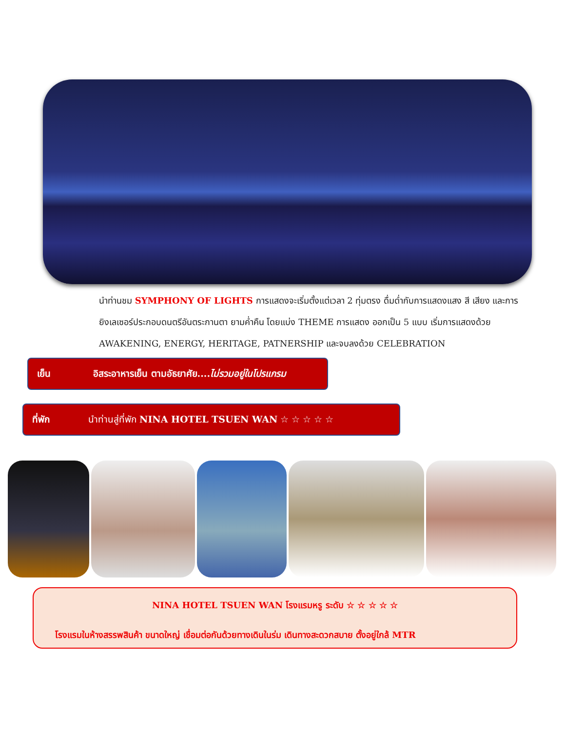นำท่านชม SYMPHONY OF LIGHTS การแสดงจะเริ่มตั้งแต่เวลา 2 ทุ่มตรง ดื่มด่ำกับการแสดงแสง สี เสียง และการยิงเลเซอร์ประกอบดนตรีอันตระกานตา ยามค่ำคืน โดยแบ่ง THEME การแสดง ออกเป็น 5 แบบ เริ่มการแสดงด้วย AWAKENING, ENERGY, HERITAGE, PATNERSHIP และจบลงด้วย CELEBRATION
เย็น อิสระอาหารเย็น ตามอัธยาศัย....ไม่รวมอยู่ในโปรแกรม
ที่พัก นำท่านสู่ที่พัก NINA HOTEL TSUEN WAN ☆ ☆ ☆ ☆ ☆
NINA HOTEL TSUEN WAN โรงแรมหรู ระดับ ☆ ☆ ☆ ☆ ☆
โรงแรมในห้างสรรพสินค้า ขนาดใหญ่ เชื่อมต่อกันด้วยทางเดินในร่ม เดินทางสะดวกสบาย ตั้งอยู่ใกล้ MTR